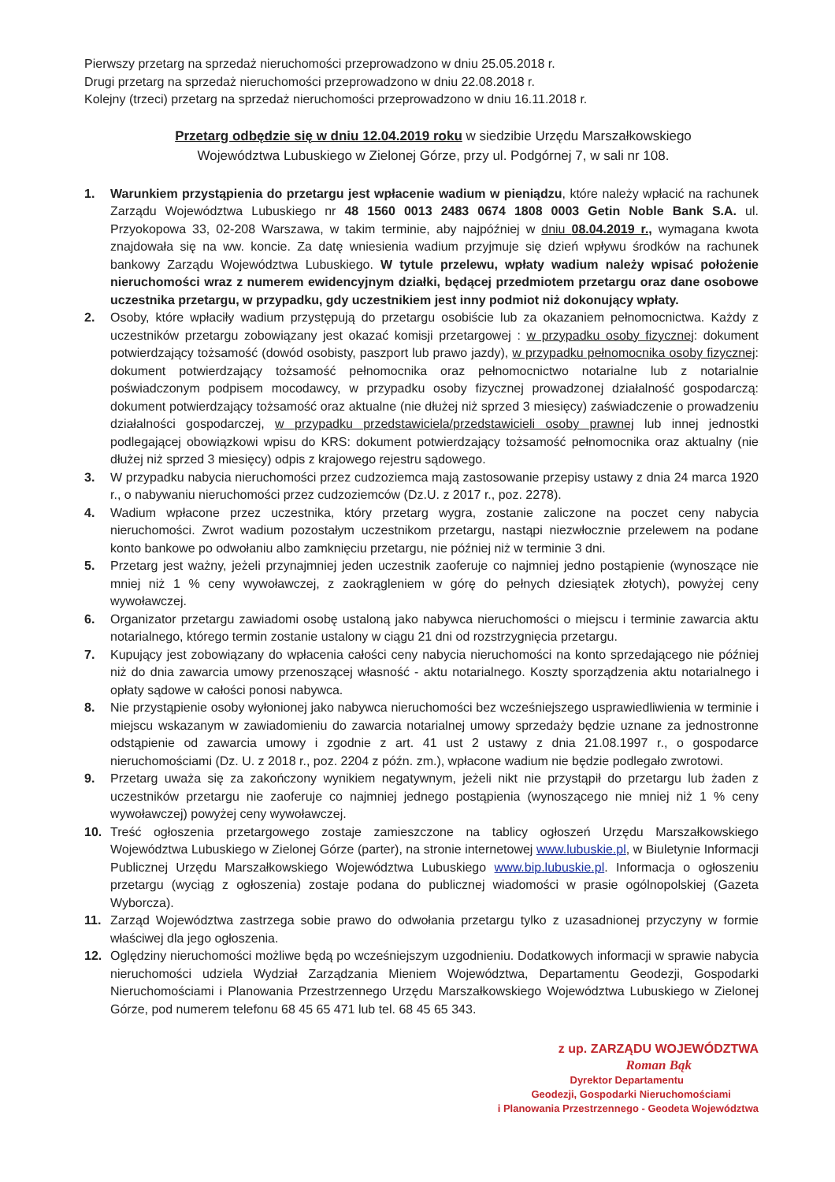Pierwszy przetarg na sprzedaż nieruchomości przeprowadzono w dniu 25.05.2018 r.
Drugi przetarg na sprzedaż nieruchomości przeprowadzono w dniu 22.08.2018 r.
Kolejny (trzeci) przetarg na sprzedaż nieruchomości przeprowadzono w dniu 16.11.2018 r.
Przetarg odbędzie się w dniu 12.04.2019 roku w siedzibie Urzędu Marszałkowskiego
Województwa Lubuskiego w Zielonej Górze, przy ul. Podgórnej 7, w sali nr 108.
1. Warunkiem przystąpienia do przetargu jest wpłacenie wadium w pieniądzu, które należy wpłacić na rachunek Zarządu Województwa Lubuskiego nr 48 1560 0013 2483 0674 1808 0003 Getin Noble Bank S.A. ul. Przyokopowa 33, 02-208 Warszawa, w takim terminie, aby najpóźniej w dniu 08.04.2019 r., wymagana kwota znajdowała się na ww. koncie. Za datę wniesienia wadium przyjmuje się dzień wpływu środków na rachunek bankowy Zarządu Województwa Lubuskiego. W tytule przelewu, wpłaty wadium należy wpisać położenie nieruchomości wraz z numerem ewidencyjnym działki, będącej przedmiotem przetargu oraz dane osobowe uczestnika przetargu, w przypadku, gdy uczestnikiem jest inny podmiot niż dokonujący wpłaty.
2. Osoby, które wpłaciły wadium przystępują do przetargu osobiście lub za okazaniem pełnomocnictwa. Każdy z uczestników przetargu zobowiązany jest okazać komisji przetargowej : w przypadku osoby fizycznej: dokument potwierdzający tożsamość (dowód osobisty, paszport lub prawo jazdy), w przypadku pełnomocnika osoby fizycznej: dokument potwierdzający tożsamość pełnomocnika oraz pełnomocnictwo notarialne lub z notarialnie poświadczonym podpisem mocodawcy, w przypadku osoby fizycznej prowadzonej działalność gospodarczą: dokument potwierdzający tożsamość oraz aktualne (nie dłużej niż sprzed 3 miesięcy) zaświadczenie o prowadzeniu działalności gospodarczej, w przypadku przedstawiciela/przedstawicieli osoby prawnej lub innej jednostki podlegającej obowiązkowi wpisu do KRS: dokument potwierdzający tożsamość pełnomocnika oraz aktualny (nie dłużej niż sprzed 3 miesięcy) odpis z krajowego rejestru sądowego.
3. W przypadku nabycia nieruchomości przez cudzoziemca mają zastosowanie przepisy ustawy z dnia 24 marca 1920 r., o nabywaniu nieruchomości przez cudzoziemców (Dz.U. z 2017 r., poz. 2278).
4. Wadium wpłacone przez uczestnika, który przetarg wygra, zostanie zaliczone na poczet ceny nabycia nieruchomości. Zwrot wadium pozostałym uczestnikom przetargu, nastąpi niezwłocznie przelewem na podane konto bankowe po odwołaniu albo zamknięciu przetargu, nie później niż w terminie 3 dni.
5. Przetarg jest ważny, jeżeli przynajmniej jeden uczestnik zaoferuje co najmniej jedno postąpienie (wynoszące nie mniej niż 1 % ceny wywoławczej, z zaokrągleniem w górę do pełnych dziesiątek złotych), powyżej ceny wywoławczej.
6. Organizator przetargu zawiadomi osobę ustaloną jako nabywca nieruchomości o miejscu i terminie zawarcia aktu notarialnego, którego termin zostanie ustalony w ciągu 21 dni od rozstrzygnięcia przetargu.
7. Kupujący jest zobowiązany do wpłacenia całości ceny nabycia nieruchomości na konto sprzedającego nie później niż do dnia zawarcia umowy przenoszącej własność - aktu notarialnego. Koszty sporządzenia aktu notarialnego i opłaty sądowe w całości ponosi nabywca.
8. Nie przystąpienie osoby wyłonionej jako nabywca nieruchomości bez wcześniejszego usprawiedliwienia w terminie i miejscu wskazanym w zawiadomieniu do zawarcia notarialnej umowy sprzedaży będzie uznane za jednostronne odstąpienie od zawarcia umowy i zgodnie z art. 41 ust 2 ustawy z dnia 21.08.1997 r., o gospodarce nieruchomościami (Dz. U. z 2018 r., poz. 2204 z późn. zm.), wpłacone wadium nie będzie podlegało zwrotowi.
9. Przetarg uważa się za zakończony wynikiem negatywnym, jeżeli nikt nie przystąpił do przetargu lub żaden z uczestników przetargu nie zaoferuje co najmniej jednego postąpienia (wynoszącego nie mniej niż 1 % ceny wywoławczej) powyżej ceny wywoławczej.
10. Treść ogłoszenia przetargowego zostaje zamieszczone na tablicy ogłoszeń Urzędu Marszałkowskiego Województwa Lubuskiego w Zielonej Górze (parter), na stronie internetowej www.lubuskie.pl, w Biuletynie Informacji Publicznej Urzędu Marszałkowskiego Województwa Lubuskiego www.bip.lubuskie.pl. Informacja o ogłoszeniu przetargu (wyciąg z ogłoszenia) zostaje podana do publicznej wiadomości w prasie ogólnopolskiej (Gazeta Wyborcza).
11. Zarząd Województwa zastrzega sobie prawo do odwołania przetargu tylko z uzasadnionej przyczyny w formie właściwej dla jego ogłoszenia.
12. Oględziny nieruchomości możliwe będą po wcześniejszym uzgodnieniu. Dodatkowych informacji w sprawie nabycia nieruchomości udziela Wydział Zarządzania Mieniem Województwa, Departamentu Geodezji, Gospodarki Nieruchomościami i Planowania Przestrzennego Urzędu Marszałkowskiego Województwa Lubuskiego w Zielonej Górze, pod numerem telefonu 68 45 65 471 lub tel. 68 45 65 343.
z up. ZARZĄDU WOJEWÓDZTWA
Roman Bąk
Dyrektor Departamentu
Geodezji, Gospodarki Nieruchomościami
i Planowania Przestrzennego - Geodeta Województwa